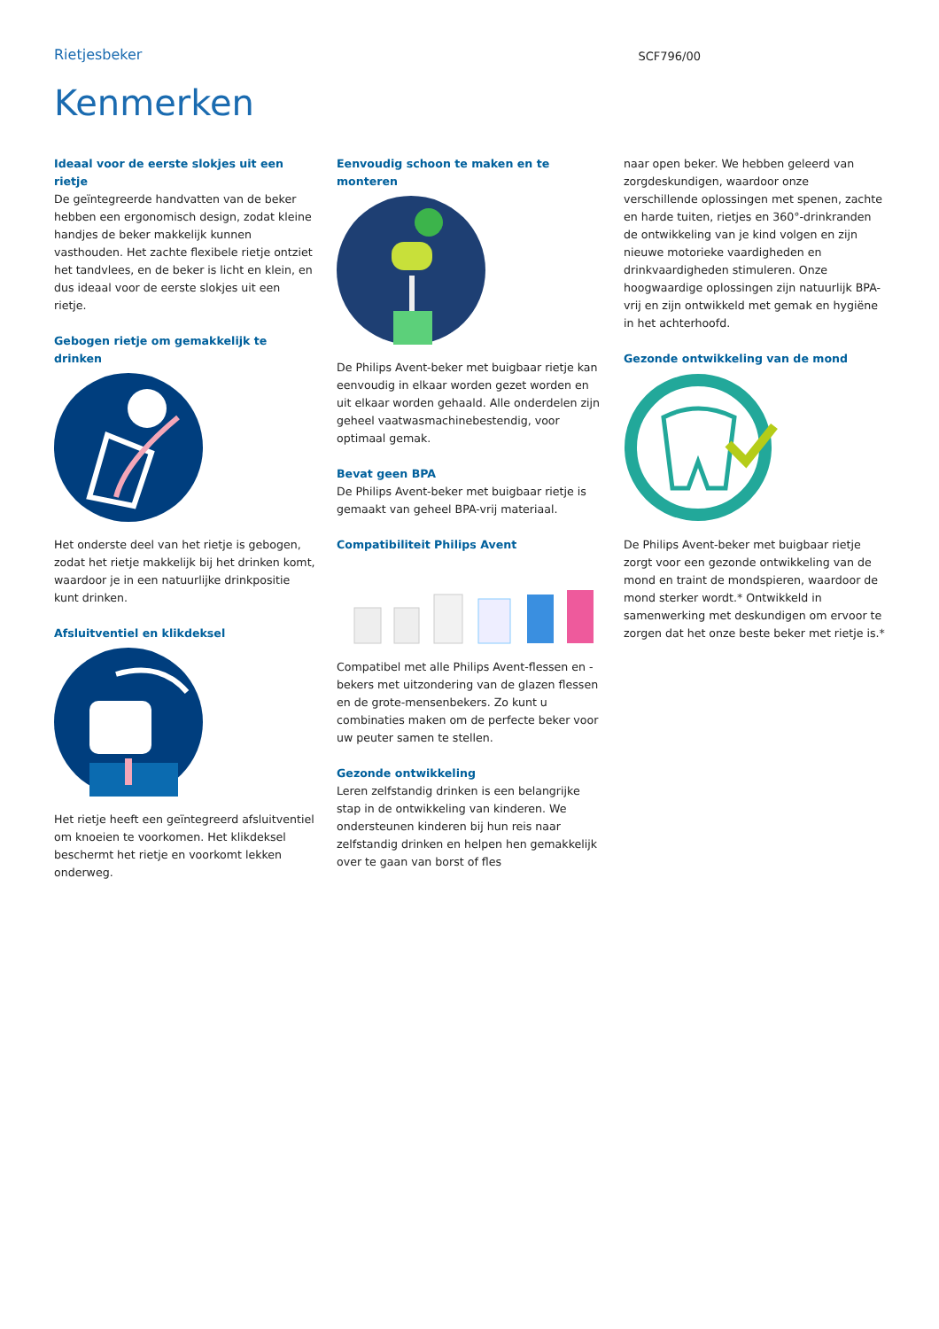Rietjesbeker
SCF796/00
Kenmerken
Ideaal voor de eerste slokjes uit een rietje
De geïntegreerde handvatten van de beker hebben een ergonomisch design, zodat kleine handjes de beker makkelijk kunnen vasthouden. Het zachte flexibele rietje ontziet het tandvlees, en de beker is licht en klein, en dus ideaal voor de eerste slokjes uit een rietje.
Gebogen rietje om gemakkelijk te drinken
Het onderste deel van het rietje is gebogen, zodat het rietje makkelijk bij het drinken komt, waardoor je in een natuurlijke drinkpositie kunt drinken.
Afsluitventiel en klikdeksel
Het rietje heeft een geïntegreerd afsluitventiel om knoeien te voorkomen. Het klikdeksel beschermt het rietje en voorkomt lekken onderweg.
Eenvoudig schoon te maken en te monteren
De Philips Avent-beker met buigbaar rietje kan eenvoudig in elkaar worden gezet worden en uit elkaar worden gehaald. Alle onderdelen zijn geheel vaatwasmachinebestendig, voor optimaal gemak.
Bevat geen BPA
De Philips Avent-beker met buigbaar rietje is gemaakt van geheel BPA-vrij materiaal.
Compatibiliteit Philips Avent
Compatibel met alle Philips Avent-flessen en -bekers met uitzondering van de glazen flessen en de grote-mensenbekers. Zo kunt u combinaties maken om de perfecte beker voor uw peuter samen te stellen.
Gezonde ontwikkeling
Leren zelfstandig drinken is een belangrijke stap in de ontwikkeling van kinderen. We ondersteunen kinderen bij hun reis naar zelfstandig drinken en helpen hen gemakkelijk over te gaan van borst of fles
naar open beker. We hebben geleerd van zorgdeskundigen, waardoor onze verschillende oplossingen met spenen, zachte en harde tuiten, rietjes en 360°-drinkranden de ontwikkeling van je kind volgen en zijn nieuwe motorieke vaardigheden en drinkvaardigheden stimuleren. Onze hoogwaardige oplossingen zijn natuurlijk BPA-vrij en zijn ontwikkeld met gemak en hygiëne in het achterhoofd.
Gezonde ontwikkeling van de mond
De Philips Avent-beker met buigbaar rietje zorgt voor een gezonde ontwikkeling van de mond en traint de mondspieren, waardoor de mond sterker wordt.* Ontwikkeld in samenwerking met deskundigen om ervoor te zorgen dat het onze beste beker met rietje is.*